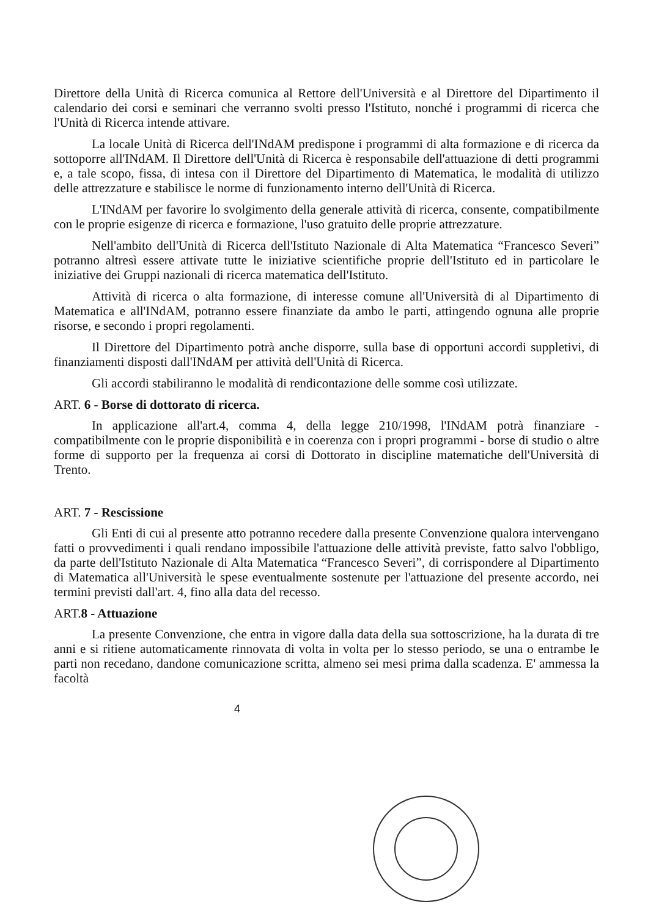Direttore della Unità di Ricerca comunica al Rettore dell'Università e al Direttore del Dipartimento il calendario dei corsi e seminari che verranno svolti presso l'Istituto, nonché i programmi di ricerca che l'Unità di Ricerca intende attivare.
La locale Unità di Ricerca dell'INdAM predispone i programmi di alta formazione e di ricerca da sottoporre all'INdAM. Il Direttore dell'Unità di Ricerca è responsabile dell'attuazione di detti programmi e, a tale scopo, fissa, di intesa con il Direttore del Dipartimento di Matematica, le modalità di utilizzo delle attrezzature e stabilisce le norme di funzionamento interno dell'Unità di Ricerca.
L'INdAM per favorire lo svolgimento della generale attività di ricerca, consente, compatibilmente con le proprie esigenze di ricerca e formazione, l'uso gratuito delle proprie attrezzature.
Nell'ambito dell'Unità di Ricerca dell'Istituto Nazionale di Alta Matematica “Francesco Severi” potranno altresì essere attivate tutte le iniziative scientifiche proprie dell'Istituto ed in particolare le iniziative dei Gruppi nazionali di ricerca matematica dell'Istituto.
Attività di ricerca o alta formazione, di interesse comune all'Università di al Dipartimento di Matematica e all'INdAM, potranno essere finanziate da ambo le parti, attingendo ognuna alle proprie risorse, e secondo i propri regolamenti.
Il Direttore del Dipartimento potrà anche disporre, sulla base di opportuni accordi suppletivi, di finanziamenti disposti dall'INdAM per attività dell'Unità di Ricerca.
Gli accordi stabiliranno le modalità di rendicontazione delle somme così utilizzate.
ART. 6 - Borse di dottorato di ricerca.
In applicazione all'art.4, comma 4, della legge 210/1998, l'INdAM potrà finanziare - compatibilmente con le proprie disponibilità e in coerenza con i propri programmi - borse di studio o altre forme di supporto per la frequenza ai corsi di Dottorato in discipline matematiche dell'Università di Trento.
ART. 7 - Rescissione
Gli Enti di cui al presente atto potranno recedere dalla presente Convenzione qualora intervengano fatti o provvedimenti i quali rendano impossibile l'attuazione delle attività previste, fatto salvo l'obbligo, da parte dell'Istituto Nazionale di Alta Matematica “Francesco Severi”, di corrispondere al Dipartimento di Matematica all'Università le spese eventualmente sostenute per l'attuazione del presente accordo, nei termini previsti dall'art. 4, fino alla data del recesso.
ART.8 - Attuazione
La presente Convenzione, che entra in vigore dalla data della sua sottoscrizione, ha la durata di tre anni e si ritiene automaticamente rinnovata di volta in volta per lo stesso periodo, se una o entrambe le parti non recedano, dandone comunicazione scritta, almeno sei mesi prima dalla scadenza. E' ammessa la facoltà
4